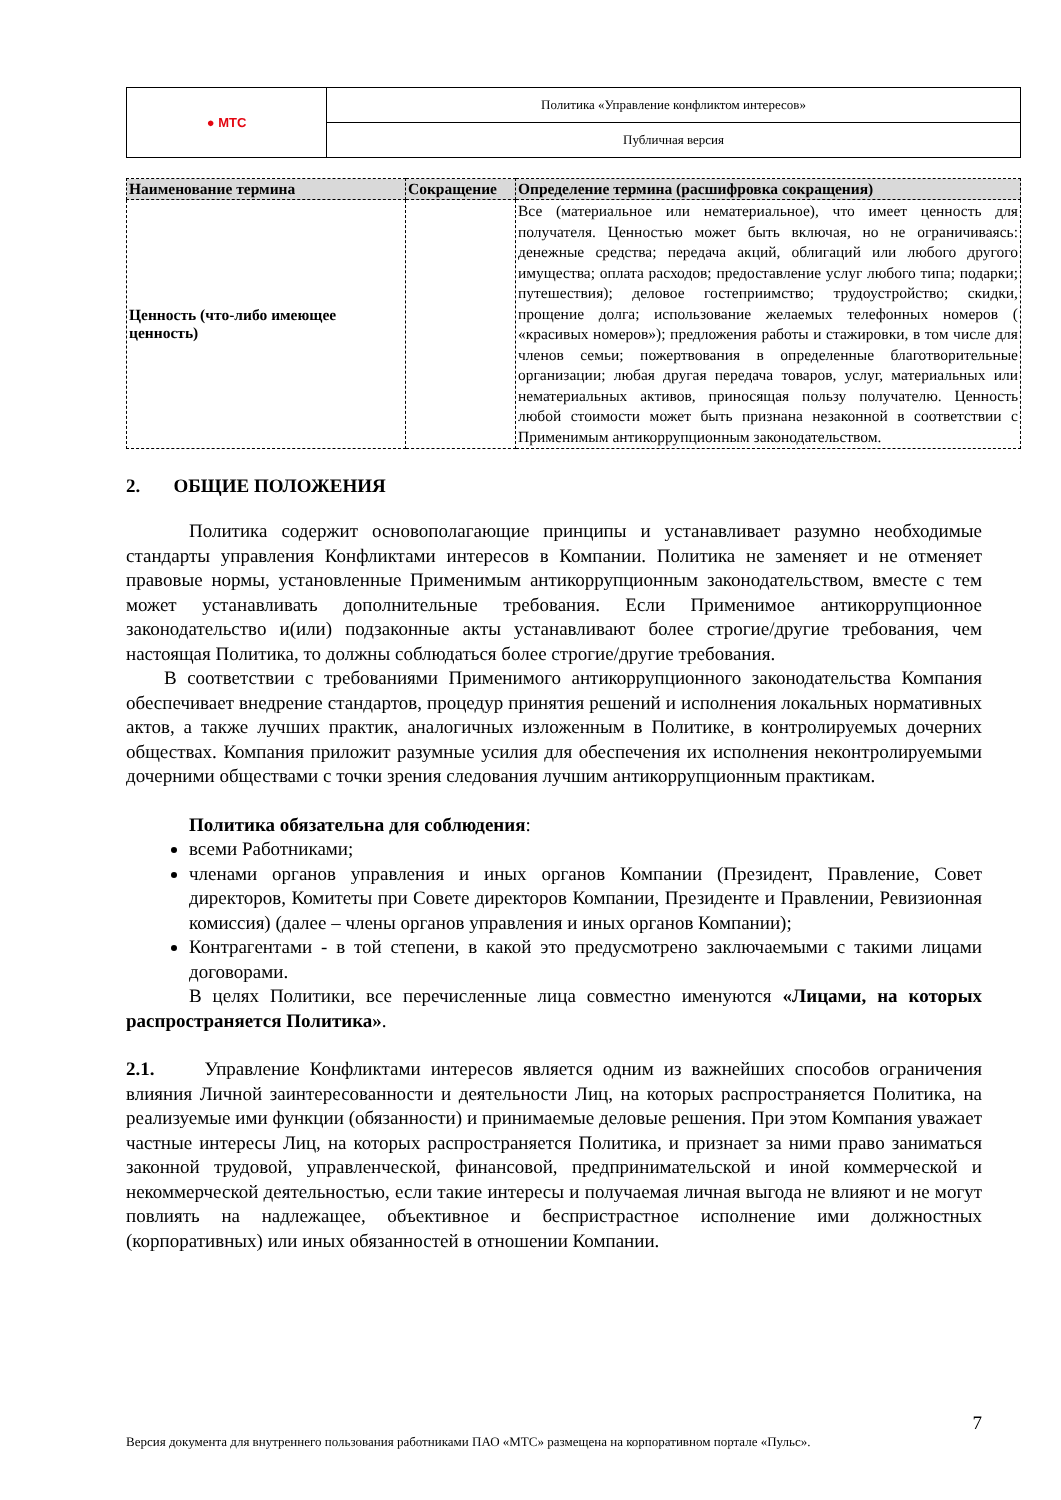| ● МТС | Политика «Управление конфликтом интересов» |
| | Публичная версия |
| Наименование термина | Сокращение | Определение термина (расшифровка сокращения) |
| --- | --- | --- |
| Ценность (что-либо имеющее ценность) | | Все (материальное или нематериальное), что имеет ценность для получателя. Ценностью может быть включая, но не ограничиваясь: денежные средства; передача акций, облигаций или любого другого имущества; оплата расходов; предоставление услуг любого типа; подарки; путешествия); деловое гостеприимство; трудоустройство; скидки, прощение долга; использование желаемых телефонных номеров ( «красивых номеров»); предложения работы и стажировки, в том числе для членов семьи; пожертвования в определенные благотворительные организации; любая другая передача товаров, услуг, материальных или нематериальных активов, приносящая пользу получателю. Ценность любой стоимости может быть признана незаконной в соответствии с Применимым антикоррупционным законодательством. |
2. ОБЩИЕ ПОЛОЖЕНИЯ
Политика содержит основополагающие принципы и устанавливает разумно необходимые стандарты управления Конфликтами интересов в Компании. Политика не заменяет и не отменяет правовые нормы, установленные Применимым антикоррупционным законодательством, вместе с тем может устанавливать дополнительные требования. Если Применимое антикоррупционное законодательство и(или) подзаконные акты устанавливают более строгие/другие требования, чем настоящая Политика, то должны соблюдаться более строгие/другие требования.
В соответствии с требованиями Применимого антикоррупционного законодательства Компания обеспечивает внедрение стандартов, процедур принятия решений и исполнения локальных нормативных актов, а также лучших практик, аналогичных изложенным в Политике, в контролируемых дочерних обществах. Компания приложит разумные усилия для обеспечения их исполнения неконтролируемыми дочерними обществами с точки зрения следования лучшим антикоррупционным практикам.
Политика обязательна для соблюдения:
всеми Работниками;
членами органов управления и иных органов Компании (Президент, Правление, Совет директоров, Комитеты при Совете директоров Компании, Президенте и Правлении, Ревизионная комиссия) (далее – члены органов управления и иных органов Компании);
Контрагентами - в той степени, в какой это предусмотрено заключаемыми с такими лицами договорами.
В целях Политики, все перечисленные лица совместно именуются «Лицами, на которых распространяется Политика».
2.1. Управление Конфликтами интересов является одним из важнейших способов ограничения влияния Личной заинтересованности и деятельности Лиц, на которых распространяется Политика, на реализуемые ими функции (обязанности) и принимаемые деловые решения. При этом Компания уважает частные интересы Лиц, на которых распространяется Политика, и признает за ними право заниматься законной трудовой, управленческой, финансовой, предпринимательской и иной коммерческой и некоммерческой деятельностью, если такие интересы и получаемая личная выгода не влияют и не могут повлиять на надлежащее, объективное и беспристрастное исполнение ими должностных (корпоративных) или иных обязанностей в отношении Компании.
7
Версия документа для внутреннего пользования работниками ПАО «МТС» размещена на корпоративном портале «Пульс».